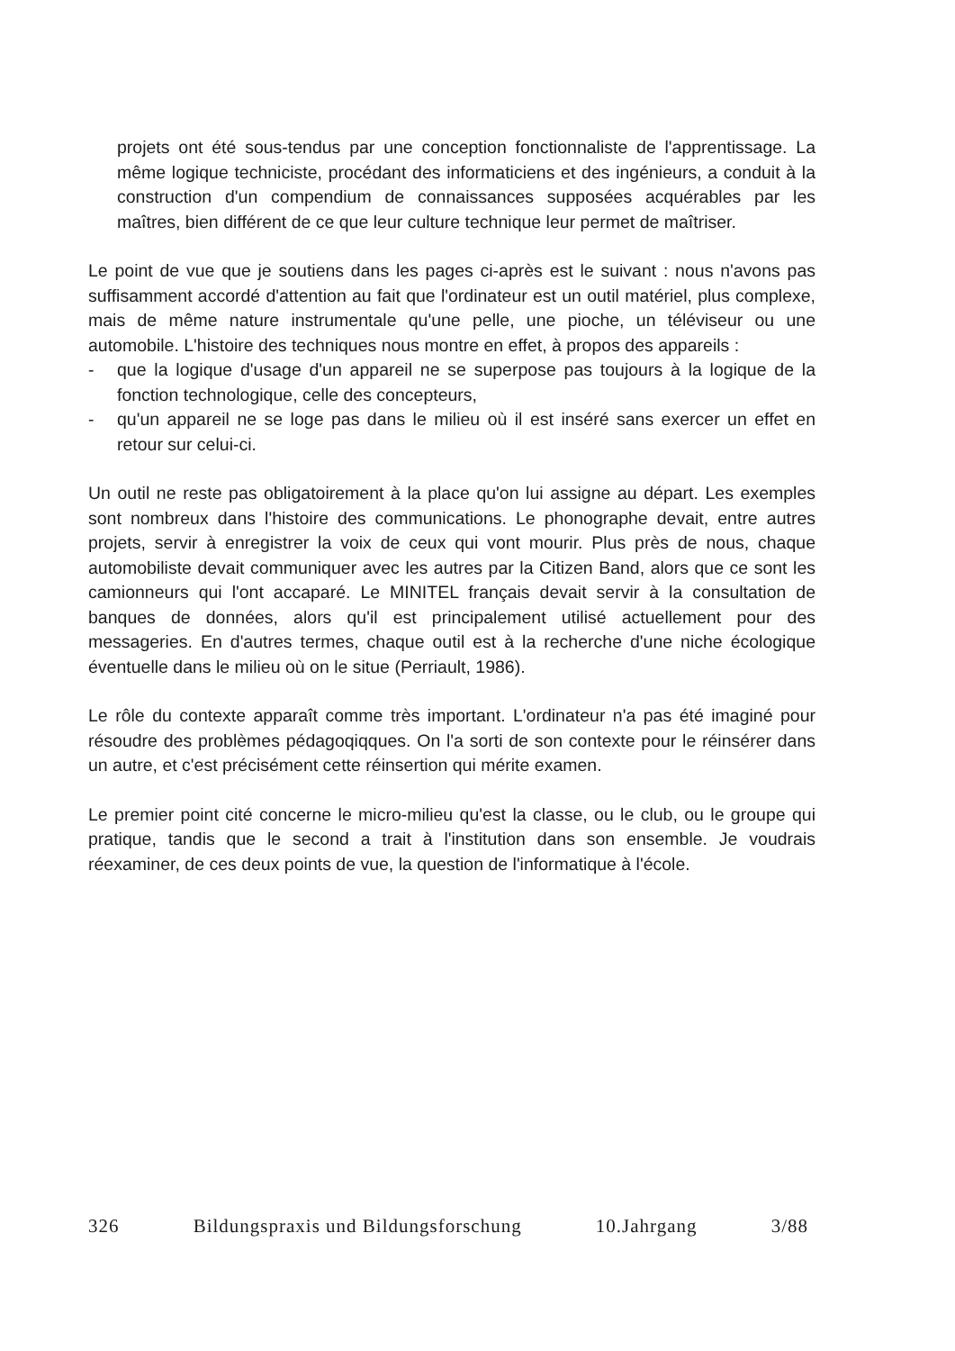projets ont été sous-tendus par une conception fonctionnaliste de l'apprentissage. La même logique techniciste, procédant des informaticiens et des ingénieurs, a conduit à la construction d'un compendium de connaissances supposées acquérables par les maîtres, bien différent de ce que leur culture technique leur permet de maîtriser.
Le point de vue que je soutiens dans les pages ci-après est le suivant : nous n'avons pas suffisamment accordé d'attention au fait que l'ordinateur est un outil matériel, plus complexe, mais de même nature instrumentale qu'une pelle, une pioche, un téléviseur ou une automobile. L'histoire des techniques nous montre en effet, à propos des appareils :
- que la logique d'usage d'un appareil ne se superpose pas toujours à la logique de la fonction technologique, celle des concepteurs,
- qu'un appareil ne se loge pas dans le milieu où il est inséré sans exercer un effet en retour sur celui-ci.
Un outil ne reste pas obligatoirement à la place qu'on lui assigne au départ. Les exemples sont nombreux dans l'histoire des communications. Le phonographe devait, entre autres projets, servir à enregistrer la voix de ceux qui vont mourir. Plus près de nous, chaque automobiliste devait communiquer avec les autres par la Citizen Band, alors que ce sont les camionneurs qui l'ont accaparé. Le MINITEL français devait servir à la consultation de banques de données, alors qu'il est principalement utilisé actuellement pour des messageries. En d'autres termes, chaque outil est à la recherche d'une niche écologique éventuelle dans le milieu où on le situe (Perriault, 1986).
Le rôle du contexte apparaît comme très important. L'ordinateur n'a pas été imaginé pour résoudre des problèmes pédagoqiqques. On l'a sorti de son contexte pour le réinsérer dans un autre, et c'est précisément cette réinsertion qui mérite examen.
Le premier point cité concerne le micro-milieu qu'est la classe, ou le club, ou le groupe qui pratique, tandis que le second a trait à l'institution dans son ensemble. Je voudrais réexaminer, de ces deux points de vue, la question de l'informatique à l'école.
326 Bildungspraxis und Bildungsforschung 10.Jahrgang 3/88